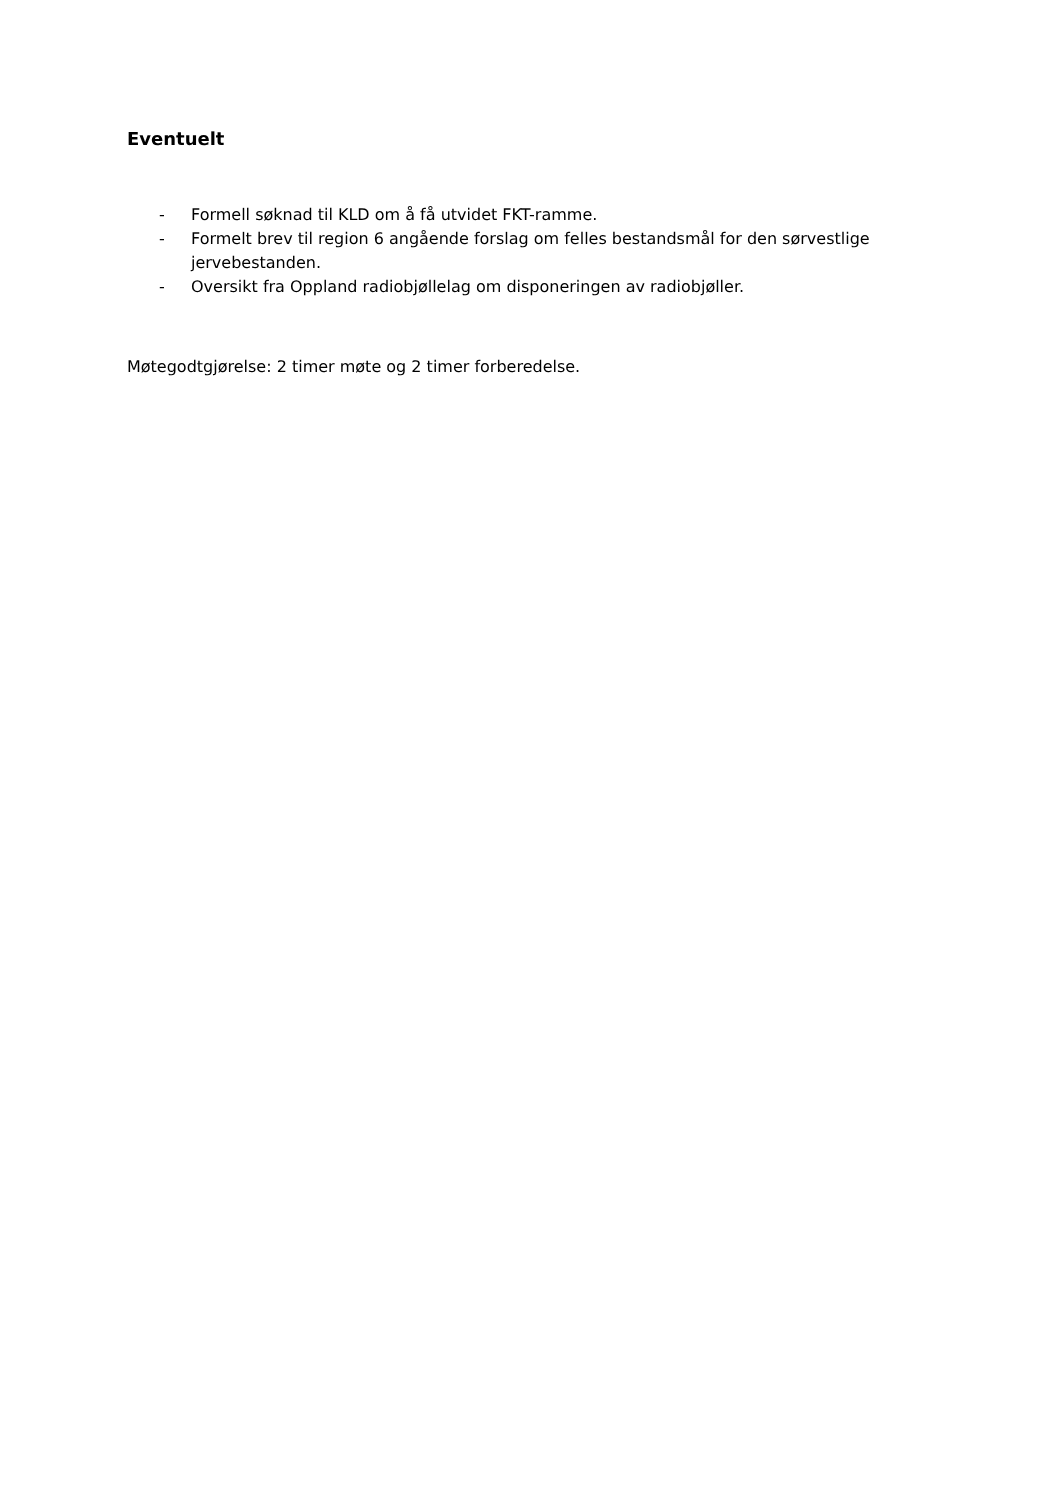Eventuelt
- Formell søknad til KLD om å få utvidet FKT-ramme.
- Formelt brev til region 6 angående forslag om felles bestandsmål for den sørvestlige jervebestanden.
- Oversikt fra Oppland radiobjøllelag om disponeringen av radiobjøller.
Møtegodtgjørelse: 2 timer møte og 2 timer forberedelse.